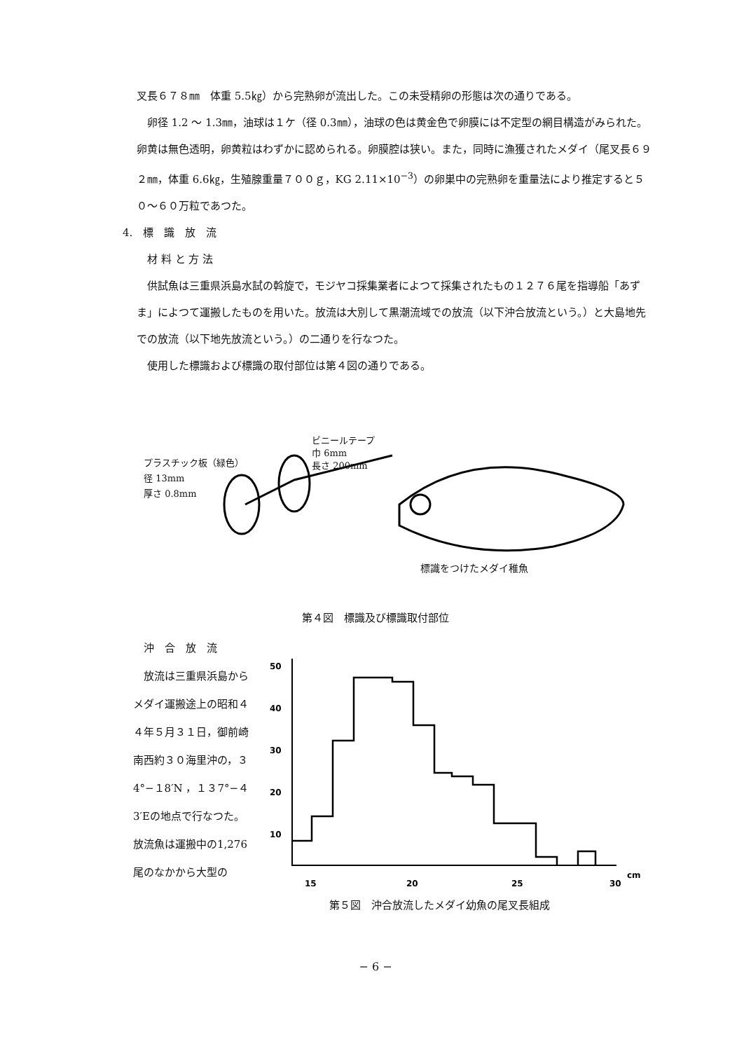叉長６７８㎜　体重 5.5㎏）から完熟卵が流出した。この未受精卵の形態は次の通りである。
　卵径 1.2 〜 1.3㎜，油球は１ケ（径 0.3㎜），油球の色は黄金色で卵膜には不定型の網目構造がみられた。卵黄は無色透明，卵黄粒はわずかに認められる。卵膜腔は狭い。また，同時に漁獲されたメダイ（尾叉長６９２㎜，体重 6.6㎏，生殖腺重量７００ｇ，KG 2.11×10<sup>−3</sup>）の卵巣中の完熟卵を重量法により推定すると５０〜６０万粒であつた。
4.　標　識　放　流
　材 料 と 方 法
　供試魚は三重県浜島水試の斡旋で，モジヤコ採集業者によつて採集されたもの１２７６尾を指導船「あずま」によつて運搬したものを用いた。放流は大別して黒潮流域での放流（以下沖合放流という。）と大島地先での放流（以下地先放流という。）の二通りを行なつた。
　使用した標識および標識の取付部位は第４図の通りである。
プラスチック板（緑色）
径 13mm
厚さ 0.8mm
ビニールテープ
巾 6mm
長さ 200mm
標識をつけたメダイ稚魚
第４図　標識及び標識取付部位
　沖　合　放　流
　放流は三重県浜島からメダイ運搬途上の昭和４４年５月３１日，御前崎南西約３０海里沖の，３4°−１8′N ，１３7°−４3′Eの地点で行なつた。放流魚は運搬中の1,276尾のなかから大型の
50
40
30
20
10
15
20
25
30
cm
第５図　沖合放流したメダイ幼魚の尾叉長組成
− 6 −